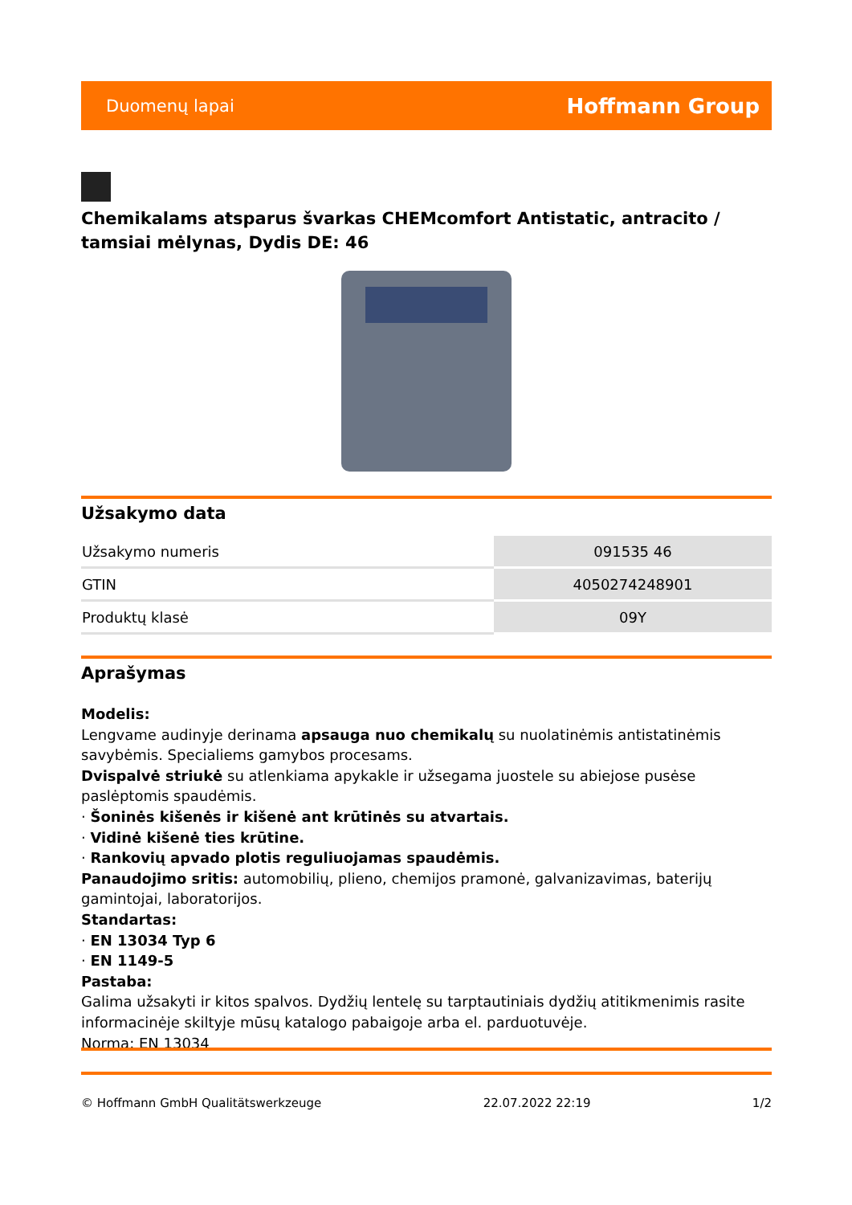Duomenų lapai Hoffmann Group
Chemikalams atsparus švarkas CHEMcomfort Antistatic, antracito / tamsiai mėlynas, Dydis DE: 46
Užsakymo data
| Užsakymo numeris | 091535 46 |
| GTIN | 4050274248901 |
| Produktų klasė | 09Y |
Aprašymas
Modelis:
Lengvame audinyje derinama apsauga nuo chemikalų su nuolatinėmis antistatinėmis savybėmis. Specialiems gamybos procesams.
Dvispalvė striukė su atlenkiama apykakle ir užsegama juostele su abiejose pusėse paslėptomis spaudėmis.
· Šoninės kišenės ir kišenė ant krūtinės su atvartais.
· Vidinė kišenė ties krūtine.
· Rankovių apvado plotis reguliuojamas spaudėmis.
Panaudojimo sritis: automobilių, plieno, chemijos pramonė, galvanizavimas, baterijų gamintojai, laboratorijos.
Standartas:
· EN 13034 Typ 6
· EN 1149-5
Pastaba:
Galima užsakyti ir kitos spalvos. Dydžių lentelę su tarptautiniais dydžių atitikmenimis rasite informacinėje skiltyje mūsų katalogo pabaigoje arba el. parduotuvėje.
Norma: EN 13034
© Hoffmann GmbH Qualitätswerkzeuge 22.07.2022 22:19 1/2